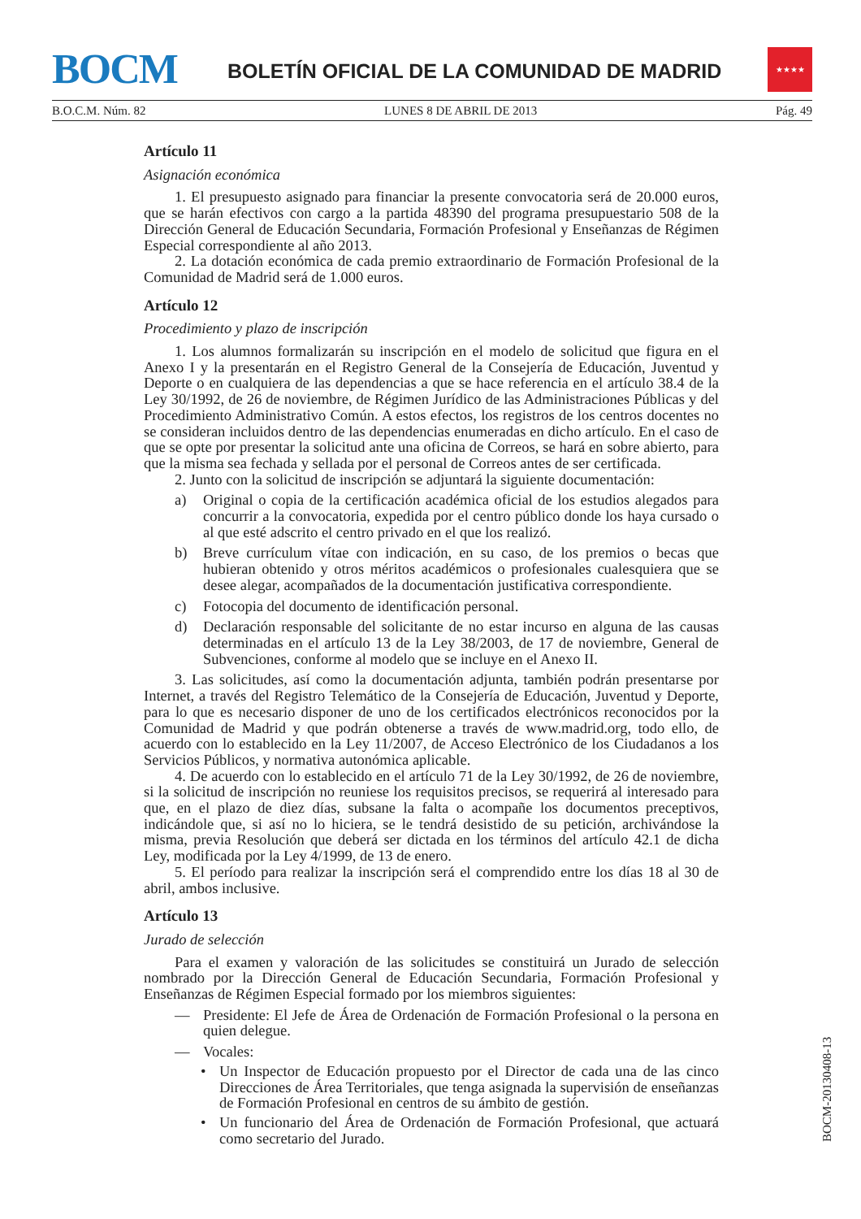BOCM
BOLETÍN OFICIAL DE LA COMUNIDAD DE MADRID
★★★★
B.O.C.M. Núm. 82 LUNES 8 DE ABRIL DE 2013 Pág. 49
Artículo 11
Asignación económica
1. El presupuesto asignado para financiar la presente convocatoria será de 20.000 euros, que se harán efectivos con cargo a la partida 48390 del programa presupuestario 508 de la Dirección General de Educación Secundaria, Formación Profesional y Enseñanzas de Régimen Especial correspondiente al año 2013.
2. La dotación económica de cada premio extraordinario de Formación Profesional de la Comunidad de Madrid será de 1.000 euros.
Artículo 12
Procedimiento y plazo de inscripción
1. Los alumnos formalizarán su inscripción en el modelo de solicitud que figura en el Anexo I y la presentarán en el Registro General de la Consejería de Educación, Juventud y Deporte o en cualquiera de las dependencias a que se hace referencia en el artículo 38.4 de la Ley 30/1992, de 26 de noviembre, de Régimen Jurídico de las Administraciones Públicas y del Procedimiento Administrativo Común. A estos efectos, los registros de los centros docentes no se consideran incluidos dentro de las dependencias enumeradas en dicho artículo. En el caso de que se opte por presentar la solicitud ante una oficina de Correos, se hará en sobre abierto, para que la misma sea fechada y sellada por el personal de Correos antes de ser certificada.
2. Junto con la solicitud de inscripción se adjuntará la siguiente documentación:
a) Original o copia de la certificación académica oficial de los estudios alegados para concurrir a la convocatoria, expedida por el centro público donde los haya cursado o al que esté adscrito el centro privado en el que los realizó.
b) Breve currículum vítae con indicación, en su caso, de los premios o becas que hubieran obtenido y otros méritos académicos o profesionales cualesquiera que se desee alegar, acompañados de la documentación justificativa correspondiente.
c) Fotocopia del documento de identificación personal.
d) Declaración responsable del solicitante de no estar incurso en alguna de las causas determinadas en el artículo 13 de la Ley 38/2003, de 17 de noviembre, General de Subvenciones, conforme al modelo que se incluye en el Anexo II.
3. Las solicitudes, así como la documentación adjunta, también podrán presentarse por Internet, a través del Registro Telemático de la Consejería de Educación, Juventud y Deporte, para lo que es necesario disponer de uno de los certificados electrónicos reconocidos por la Comunidad de Madrid y que podrán obtenerse a través de www.madrid.org, todo ello, de acuerdo con lo establecido en la Ley 11/2007, de Acceso Electrónico de los Ciudadanos a los Servicios Públicos, y normativa autonómica aplicable.
4. De acuerdo con lo establecido en el artículo 71 de la Ley 30/1992, de 26 de noviembre, si la solicitud de inscripción no reuniese los requisitos precisos, se requerirá al interesado para que, en el plazo de diez días, subsane la falta o acompañe los documentos preceptivos, indicándole que, si así no lo hiciera, se le tendrá desistido de su petición, archivándose la misma, previa Resolución que deberá ser dictada en los términos del artículo 42.1 de dicha Ley, modificada por la Ley 4/1999, de 13 de enero.
5. El período para realizar la inscripción será el comprendido entre los días 18 al 30 de abril, ambos inclusive.
Artículo 13
Jurado de selección
Para el examen y valoración de las solicitudes se constituirá un Jurado de selección nombrado por la Dirección General de Educación Secundaria, Formación Profesional y Enseñanzas de Régimen Especial formado por los miembros siguientes:
— Presidente: El Jefe de Área de Ordenación de Formación Profesional o la persona en quien delegue.
— Vocales:
• Un Inspector de Educación propuesto por el Director de cada una de las cinco Direcciones de Área Territoriales, que tenga asignada la supervisión de enseñanzas de Formación Profesional en centros de su ámbito de gestión.
• Un funcionario del Área de Ordenación de Formación Profesional, que actuará como secretario del Jurado.
BOCM-20130408-13